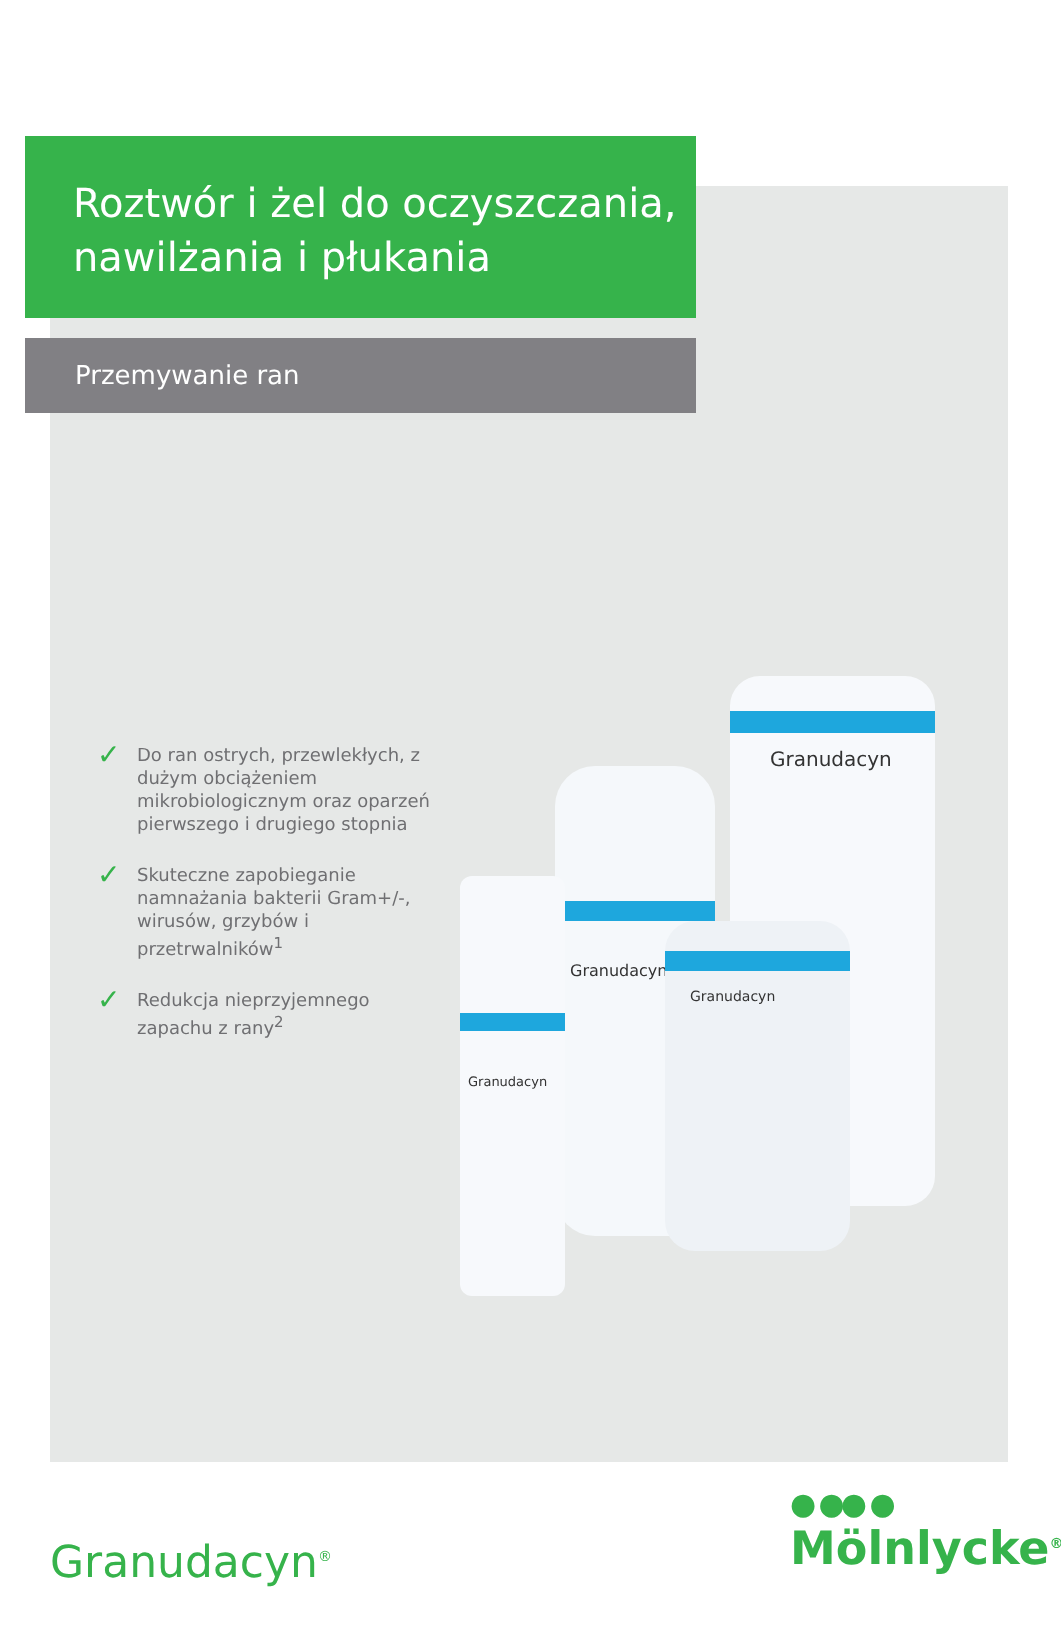Roztwór i żel do oczyszczania, nawilżania i płukania
Przemywanie ran
✓ Do ran ostrych, przewlekłych, z dużym obciążeniem mikrobiologicznym oraz oparzeń pierwszego i drugiego stopnia
✓ Skuteczne zapobieganie namnażania bakterii Gram+/-, wirusów, grzybów i przetrwalników<sup>1</sup>
✓ Redukcja nieprzyjemnego zapachu z rany<sup>2</sup>
Granudacyn
Granudacyn
Granudacyn
Granudacyn
Granudacyn<sup>®</sup>
● ●● ●
Mölnlycke<sup>®</sup>